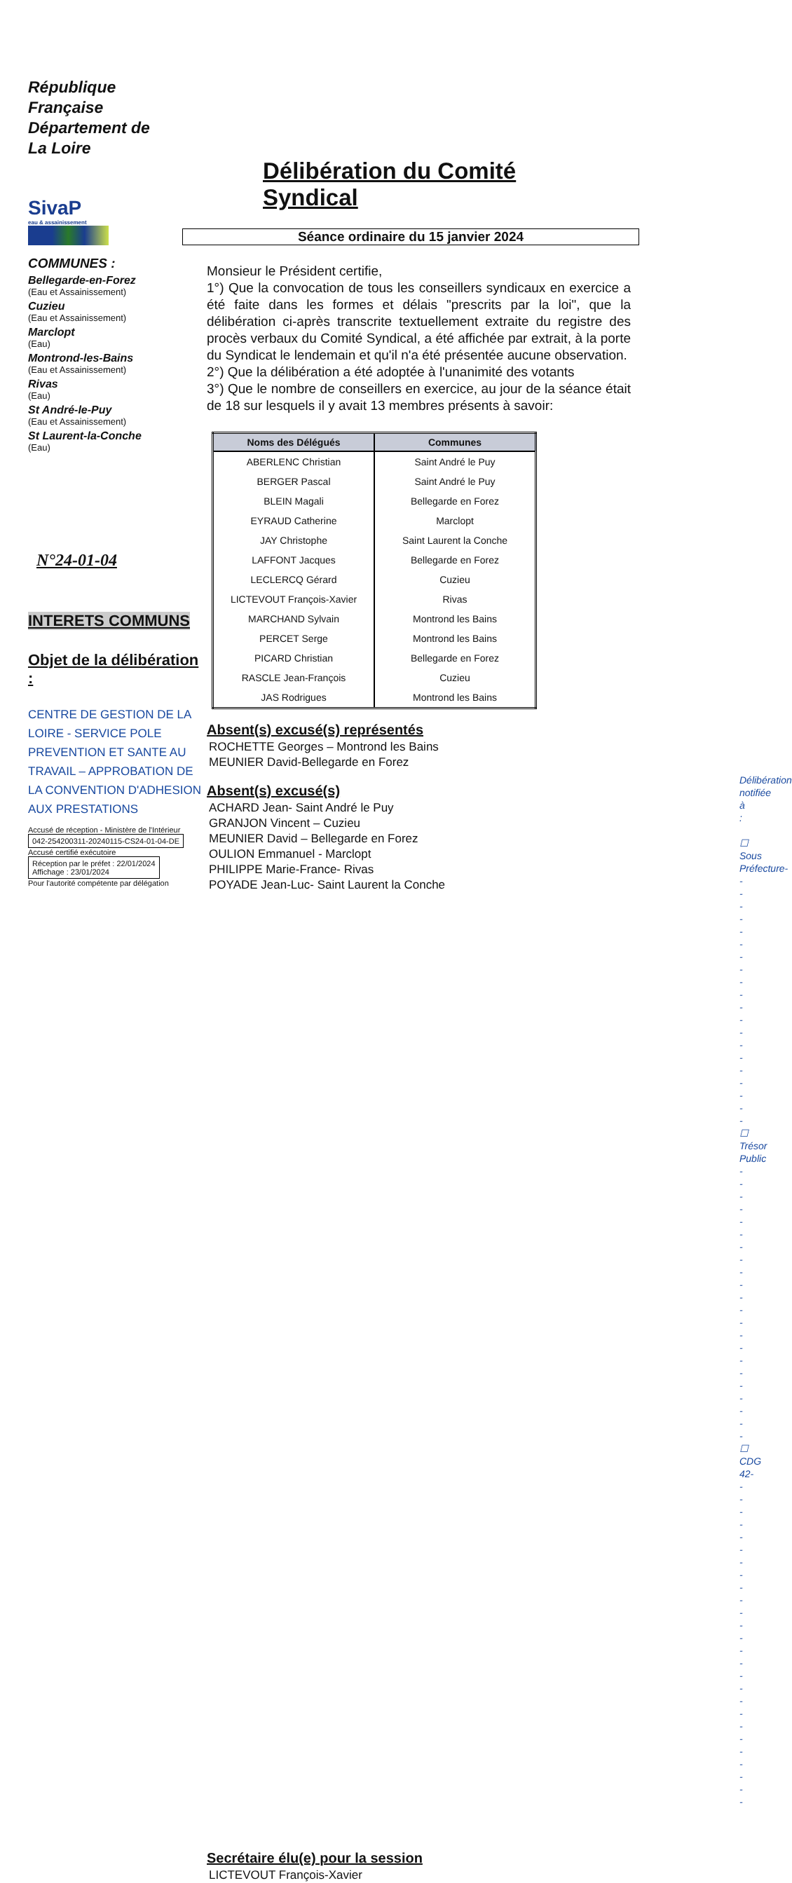République
Française
Département de
La Loire
SivaP
eau & assainissement
COMMUNES :
Bellegarde-en-Forez
(Eau et Assainissement)
Cuzieu
(Eau et Assainissement)
Marclopt
(Eau)
Montrond-les-Bains
(Eau et Assainissement)
Rivas
(Eau)
St André-le-Puy
(Eau et Assainissement)
St Laurent-la-Conche
(Eau)
N°24-01-04
INTERETS COMMUNS
Objet de la délibération :
CENTRE DE GESTION DE LA LOIRE - SERVICE POLE PREVENTION ET SANTE AU TRAVAIL – APPROBATION DE LA CONVENTION D'ADHESION AUX PRESTATIONS
Accusé de réception - Ministère de l'Intérieur
042-254200311-20240115-CS24-01-04-DE
Accusé certifié exécutoire
Réception par le préfet : 22/01/2024
Affichage : 23/01/2024
Pour l'autorité compétente par délégation
Délibération du Comité Syndical
Séance ordinaire du 15 janvier 2024
Monsieur le Président certifie,
1°) Que la convocation de tous les conseillers syndicaux en exercice a été faite dans les formes et délais "prescrits par la loi", que la délibération ci-après transcrite textuellement extraite du registre des procès verbaux du Comité Syndical, a été affichée par extrait, à la porte du Syndicat le lendemain et qu'il n'a été présentée aucune observation.
2°) Que la délibération a été adoptée à l'unanimité des votants
3°) Que le nombre de conseillers en exercice, au jour de la séance était de 18 sur lesquels il y avait 13 membres présents à savoir:
| Noms des Délégués | Communes |
| --- | --- |
| ABERLENC Christian | Saint André le Puy |
| BERGER Pascal | Saint André le Puy |
| BLEIN Magali | Bellegarde en Forez |
| EYRAUD Catherine | Marclopt |
| JAY Christophe | Saint Laurent la Conche |
| LAFFONT Jacques | Bellegarde en Forez |
| LECLERCQ Gérard | Cuzieu |
| LICTEVOUT François-Xavier | Rivas |
| MARCHAND Sylvain | Montrond les Bains |
| PERCET Serge | Montrond les Bains |
| PICARD Christian | Bellegarde en Forez |
| RASCLE Jean-François | Cuzieu |
| JAS Rodrigues | Montrond les Bains |
Absent(s) excusé(s) représentés
ROCHETTE Georges – Montrond les Bains
MEUNIER David-Bellegarde en Forez
Absent(s) excusé(s)
ACHARD Jean- Saint André le Puy
GRANJON Vincent – Cuzieu
MEUNIER David – Bellegarde en Forez
OULION Emmanuel - Marclopt
PHILIPPE Marie-France- Rivas
POYADE Jean-Luc- Saint Laurent la Conche
Délibération notifiée à :
☐ Sous Préfecture---------------------
☐ Trésor Public ----------------------
☐ CDG 42---------------------------
Secrétaire élu(e) pour la session
LICTEVOUT François-Xavier